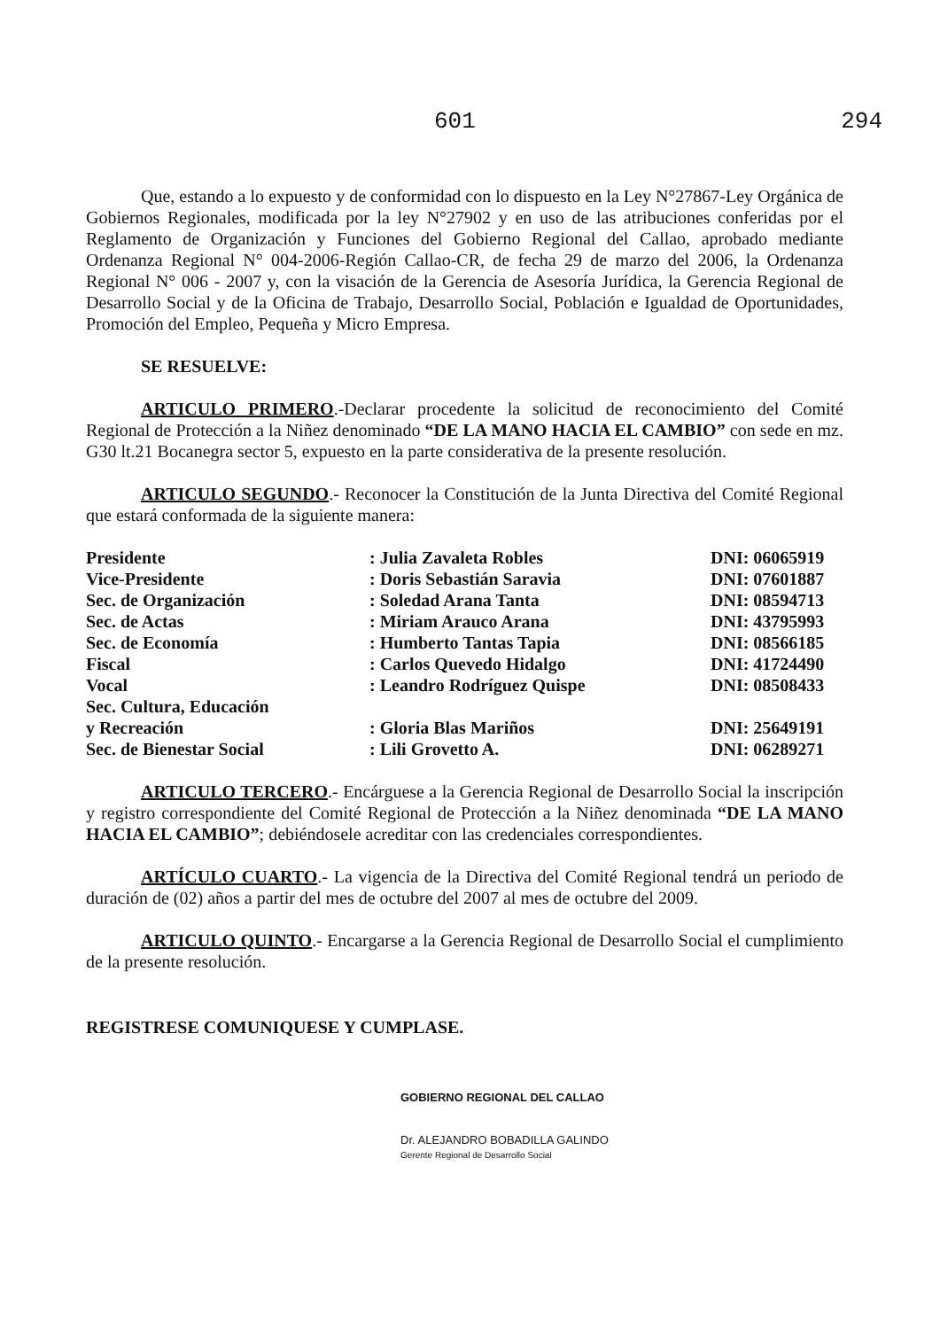601 294
Que, estando a lo expuesto y de conformidad con lo dispuesto en la Ley N°27867-Ley Orgánica de Gobiernos Regionales, modificada por la ley N°27902 y en uso de las atribuciones conferidas por el Reglamento de Organización y Funciones del Gobierno Regional del Callao, aprobado mediante Ordenanza Regional N° 004-2006-Región Callao-CR, de fecha 29 de marzo del 2006, la Ordenanza Regional N° 006 - 2007 y, con la visación de la Gerencia de Asesoría Jurídica, la Gerencia Regional de Desarrollo Social y de la Oficina de Trabajo, Desarrollo Social, Población e Igualdad de Oportunidades, Promoción del Empleo, Pequeña y Micro Empresa.
SE RESUELVE:
ARTICULO PRIMERO.-Declarar procedente la solicitud de reconocimiento del Comité Regional de Protección a la Niñez denominado “DE LA MANO HACIA EL CAMBIO” con sede en mz. G30 lt.21 Bocanegra sector 5, expuesto en la parte considerativa de la presente resolución.
ARTICULO SEGUNDO.- Reconocer la Constitución de la Junta Directiva del Comité Regional que estará conformada de la siguiente manera:
| Presidente | : Julia Zavaleta Robles | DNI: 06065919 |
| Vice-Presidente | : Doris Sebastián Saravia | DNI: 07601887 |
| Sec. de Organización | : Soledad Arana Tanta | DNI: 08594713 |
| Sec. de Actas | : Miriam Arauco Arana | DNI: 43795993 |
| Sec. de Economía | : Humberto Tantas Tapia | DNI: 08566185 |
| Fiscal | : Carlos Quevedo Hidalgo | DNI: 41724490 |
| Vocal | : Leandro Rodríguez Quispe | DNI: 08508433 |
| Sec. Cultura, Educación y Recreación | : Gloria Blas Mariños | DNI: 25649191 |
| Sec. de Bienestar Social | : Lili Grovetto A. | DNI: 06289271 |
ARTICULO TERCERO.- Encárguese a la Gerencia Regional de Desarrollo Social la inscripción y registro correspondiente del Comité Regional de Protección a la Niñez denominada “DE LA MANO HACIA EL CAMBIO”; debiéndosele acreditar con las credenciales correspondientes.
ARTÍCULO CUARTO.- La vigencia de la Directiva del Comité Regional tendrá un periodo de duración de (02) años a partir del mes de octubre del 2007 al mes de octubre del 2009.
ARTICULO QUINTO.- Encargarse a la Gerencia Regional de Desarrollo Social el cumplimiento de la presente resolución.
REGISTRESE COMUNIQUESE Y CUMPLASE.
GOBIERNO REGIONAL DEL CALLAO
Dr. ALEJANDRO BOBADILLA GALINDO
Gerente Regional de Desarrollo Social